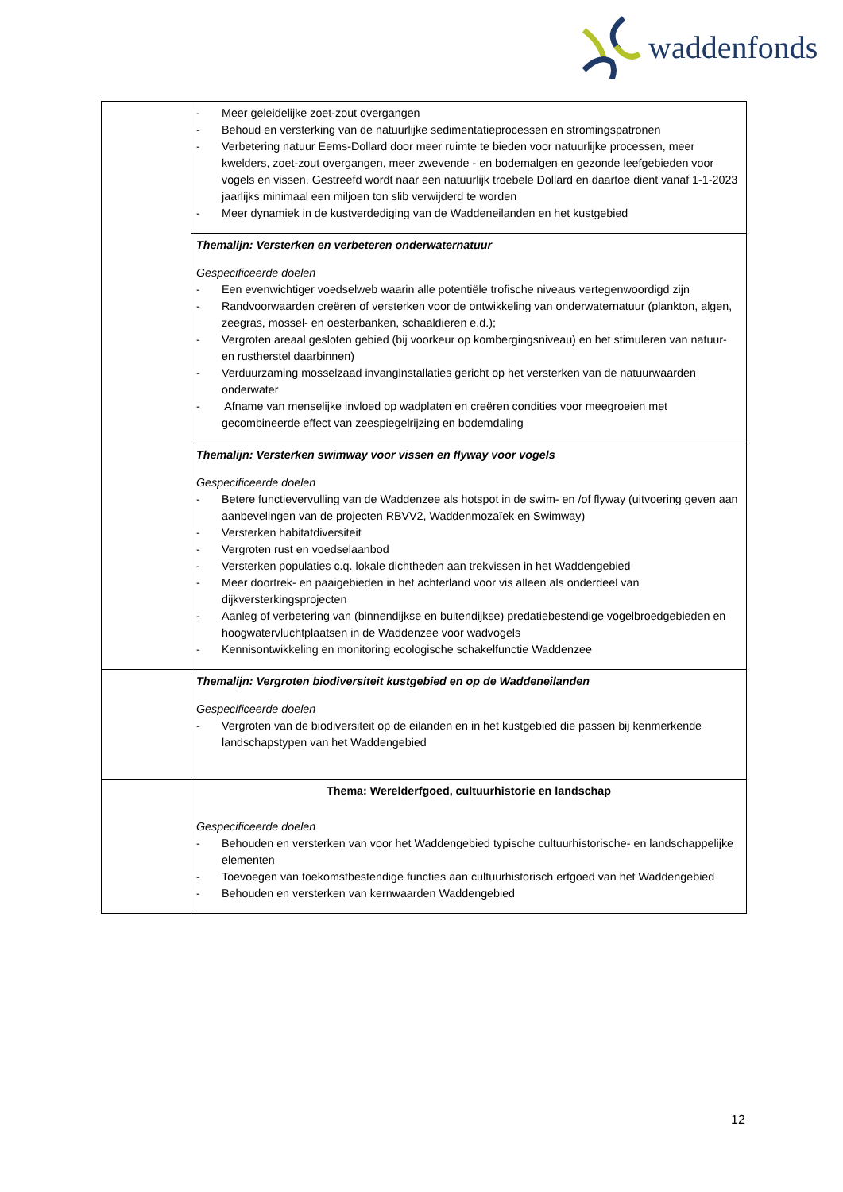waddenfonds
| | - Meer geleidelijke zoet-zout overgangen - Behoud en versterking van de natuurlijke sedimentatieprocessen en stromingspatronen - Verbetering natuur Eems-Dollard door meer ruimte te bieden voor natuurlijke processen, meer kwelders, zoet-zout overgangen, meer zwevende - en bodemalgen en gezonde leefgebieden voor vogels en vissen. Gestreefd wordt naar een natuurlijk troebele Dollard en daartoe dient vanaf 1-1-2023 jaarlijks minimaal een miljoen ton slib verwijderd te worden - Meer dynamiek in de kustverdediging van de Waddeneilanden en het kustgebied |
| | Themalijn: Versterken en verbeteren onderwaternatuur Gespecificeerde doelen - Een evenwichtiger voedselweb waarin alle potentiële trofische niveaus vertegenwoordigd zijn - Randvoorwaarden creëren of versterken voor de ontwikkeling van onderwaternatuur (plankton, algen, zeegras, mossel- en oesterbanken, schaaldieren e.d.); - Vergroten areaal gesloten gebied (bij voorkeur op kombergingsniveau) en het stimuleren van natuur- en rustherstel daarbinnen) - Verduurzaming mosselzaad invanginstallaties gericht op het versterken van de natuurwaarden onderwater - Afname van menselijke invloed op wadplaten en creëren condities voor meegroeien met gecombineerde effect van zeespiegelrijzing en bodemdaling |
| | Themalijn: Versterken swimway voor vissen en flyway voor vogels Gespecificeerde doelen - Betere functievervulling van de Waddenzee als hotspot in de swim- en /of flyway (uitvoering geven aan aanbevelingen van de projecten RBVV2, Waddenmozaïek en Swimway) - Versterken habitatdiversiteit - Vergroten rust en voedselaanbod - Versterken populaties c.q. lokale dichtheden aan trekvissen in het Waddengebied - Meer doortrek- en paaigebieden in het achterland voor vis alleen als onderdeel van dijkversterkingsprojecten - Aanleg of verbetering van (binnendijkse en buitendijkse) predatiebestendige vogelbroedgebieden en hoogwatervluchtplaatsen in de Waddenzee voor wadvogels - Kennisontwikkeling en monitoring ecologische schakelfunctie Waddenzee |
| | Themalijn: Vergroten biodiversiteit kustgebied en op de Waddeneilanden Gespecificeerde doelen - Vergroten van de biodiversiteit op de eilanden en in het kustgebied die passen bij kenmerkende landschapstypen van het Waddengebied |
| | Thema: Werelderfgoed, cultuurhistorie en landschap Gespecificeerde doelen - Behouden en versterken van voor het Waddengebied typische cultuurhistorische- en landschappelijke elementen - Toevoegen van toekomstbestendige functies aan cultuurhistorisch erfgoed van het Waddengebied - Behouden en versterken van kernwaarden Waddengebied |
12